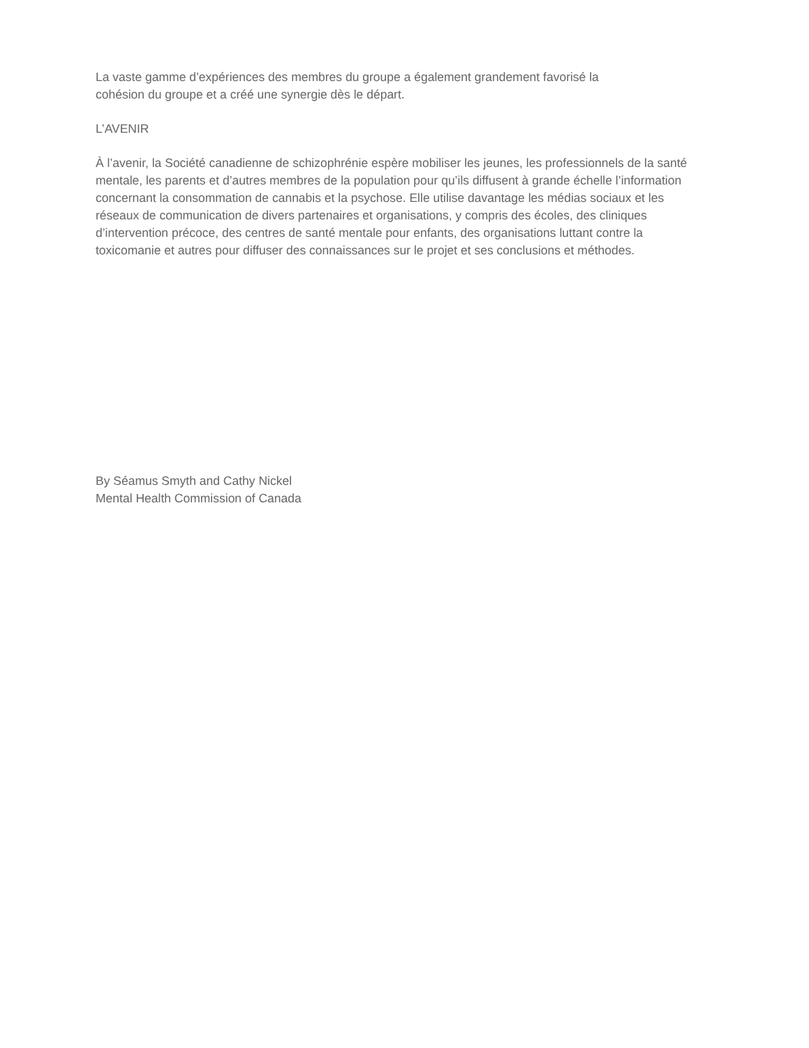La vaste gamme d’expériences des membres du groupe a également grandement favorisé la
cohésion du groupe et a créé une synergie dès le départ.
L’AVENIR
À l’avenir, la Société canadienne de schizophrénie espère mobiliser les jeunes, les professionnels de la santé mentale, les parents et d’autres membres de la population pour qu’ils diffusent à grande échelle l’information concernant la consommation de cannabis et la psychose. Elle utilise davantage les médias sociaux et les réseaux de communication de divers partenaires et organisations, y compris des écoles, des cliniques d’intervention précoce, des centres de santé mentale pour enfants, des organisations luttant contre la toxicomanie et autres pour diffuser des connaissances sur le projet et ses conclusions et méthodes.
By Séamus Smyth and Cathy Nickel
Mental Health Commission of Canada